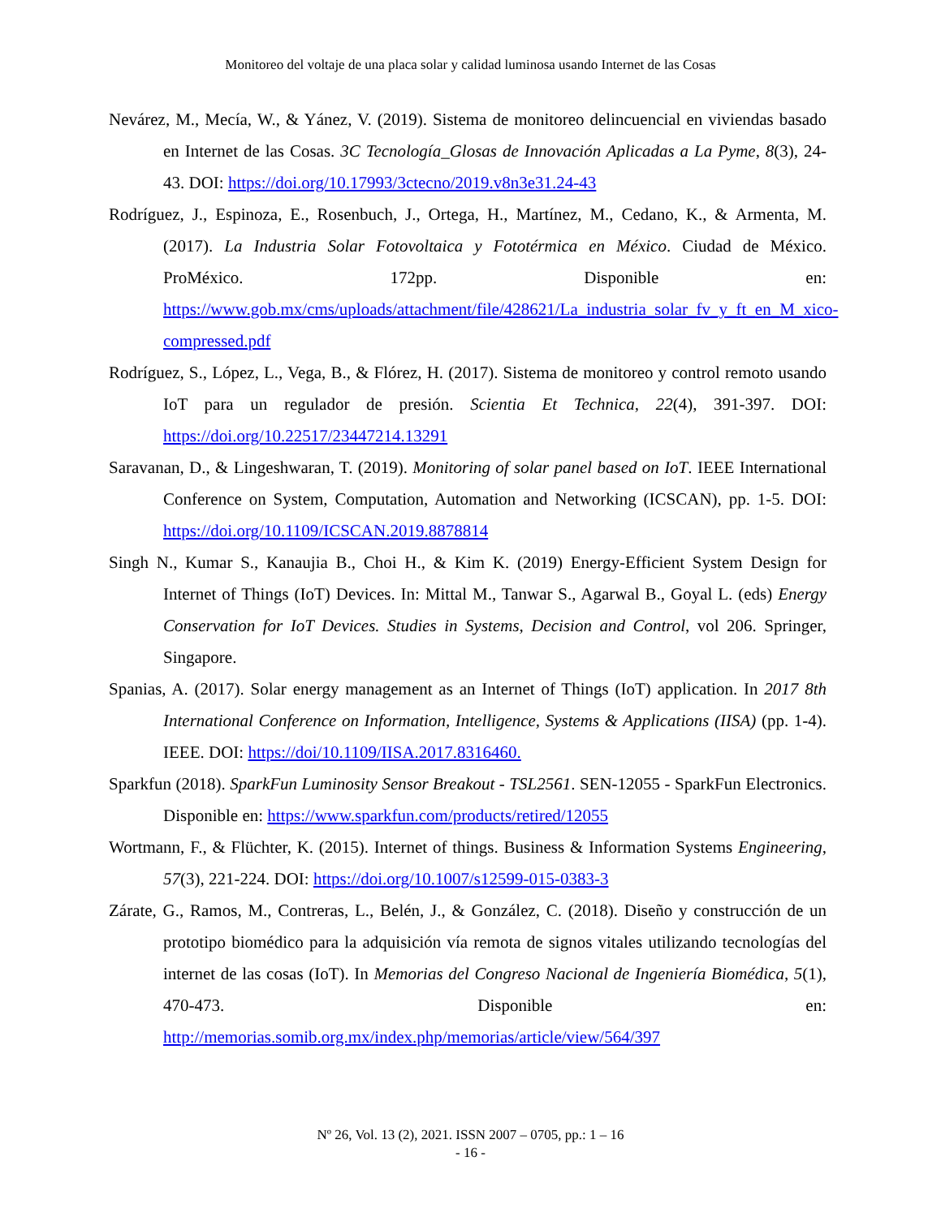Monitoreo del voltaje de una placa solar y calidad luminosa usando Internet de las Cosas
Nevárez, M., Mecía, W., & Yánez, V. (2019). Sistema de monitoreo delincuencial en viviendas basado en Internet de las Cosas. 3C Tecnología_Glosas de Innovación Aplicadas a La Pyme, 8(3), 24-43. DOI: https://doi.org/10.17993/3ctecno/2019.v8n3e31.24-43
Rodríguez, J., Espinoza, E., Rosenbuch, J., Ortega, H., Martínez, M., Cedano, K., & Armenta, M. (2017). La Industria Solar Fotovoltaica y Fototérmica en México. Ciudad de México. ProMéxico. 172pp. Disponible en: https://www.gob.mx/cms/uploads/attachment/file/428621/La_industria_solar_fv_y_ft_en_M_xico-compressed.pdf
Rodríguez, S., López, L., Vega, B., & Flórez, H. (2017). Sistema de monitoreo y control remoto usando IoT para un regulador de presión. Scientia Et Technica, 22(4), 391-397. DOI: https://doi.org/10.22517/23447214.13291
Saravanan, D., & Lingeshwaran, T. (2019). Monitoring of solar panel based on IoT. IEEE International Conference on System, Computation, Automation and Networking (ICSCAN), pp. 1-5. DOI: https://doi.org/10.1109/ICSCAN.2019.8878814
Singh N., Kumar S., Kanaujia B., Choi H., & Kim K. (2019) Energy-Efficient System Design for Internet of Things (IoT) Devices. In: Mittal M., Tanwar S., Agarwal B., Goyal L. (eds) Energy Conservation for IoT Devices. Studies in Systems, Decision and Control, vol 206. Springer, Singapore.
Spanias, A. (2017). Solar energy management as an Internet of Things (IoT) application. In 2017 8th International Conference on Information, Intelligence, Systems & Applications (IISA) (pp. 1-4). IEEE. DOI: https://doi/10.1109/IISA.2017.8316460.
Sparkfun (2018). SparkFun Luminosity Sensor Breakout - TSL2561. SEN-12055 - SparkFun Electronics. Disponible en: https://www.sparkfun.com/products/retired/12055
Wortmann, F., & Flüchter, K. (2015). Internet of things. Business & Information Systems Engineering, 57(3), 221-224. DOI: https://doi.org/10.1007/s12599-015-0383-3
Zárate, G., Ramos, M., Contreras, L., Belén, J., & González, C. (2018). Diseño y construcción de un prototipo biomédico para la adquisición vía remota de signos vitales utilizando tecnologías del internet de las cosas (IoT). In Memorias del Congreso Nacional de Ingeniería Biomédica, 5(1), 470-473. Disponible en: http://memorias.somib.org.mx/index.php/memorias/article/view/564/397
Nº 26, Vol. 13 (2), 2021. ISSN 2007 – 0705, pp.: 1 – 16
- 16 -